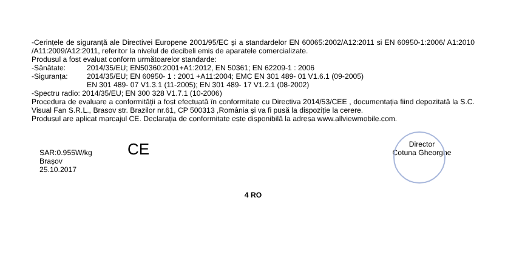-Cerințele de siguranță ale Directivei Europene 2001/95/EC și a standardelor EN 60065:2002/A12:2011 si EN 60950-1:2006/ A1:2010 /A11:2009/A12:2011, referitor la nivelul de decibeli emis de aparatele comercializate.
Produsul a fost evaluat conform următoarelor standarde:
-Sănătate: 2014/35/EU; EN50360:2001+A1:2012, EN 50361; EN 62209-1 : 2006
-Siguranța: 2014/35/EU; EN 60950- 1 : 2001 +A11:2004; EMC EN 301 489- 01 V1.6.1 (09-2005)
EN 301 489- 07 V1.3.1 (11-2005); EN 301 489- 17 V1.2.1 (08-2002)
-Spectru radio: 2014/35/EU; EN 300 328 V1.7.1 (10-2006)
Procedura de evaluare a conformității a fost efectuată în conformitate cu Directiva 2014/53/CEE , documentația fiind depozitată la S.C. Visual Fan S.R.L., Brasov str. Brazilor nr.61, CP 500313 ,România și va fi pusă la dispoziție la cerere.
Produsul are aplicat marcajul CE. Declarația de conformitate este disponibilă la adresa www.allviewmobile.com.
SAR:0.955W/kg
Brașov
25.10.2017
CE
Director
Cotuna Gheorghe
4 RO